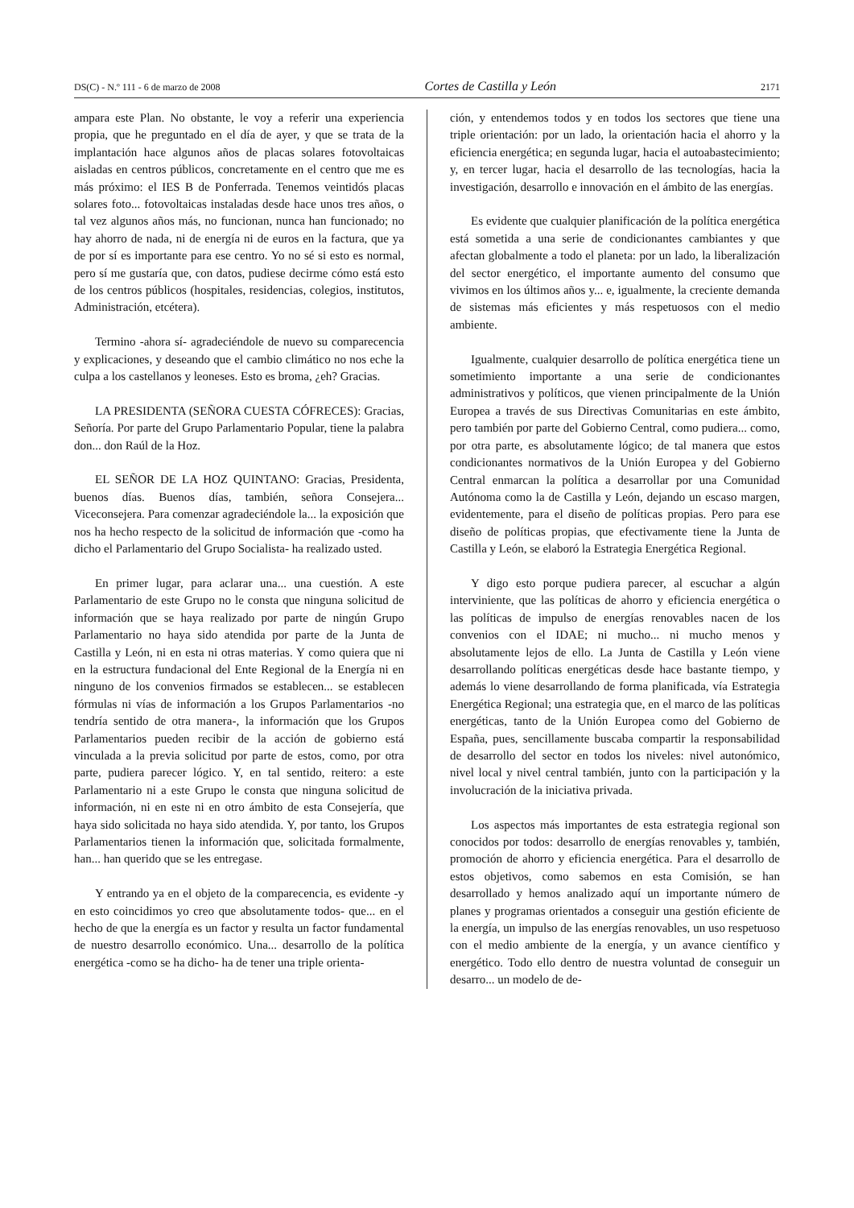DS(C) - N.º 111 - 6 de marzo de 2008 Cortes de Castilla y León 2171
ampara este Plan. No obstante, le voy a referir una experiencia propia, que he preguntado en el día de ayer, y que se trata de la implantación hace algunos años de placas solares fotovoltaicas aisladas en centros públicos, concretamente en el centro que me es más próximo: el IES B de Ponferrada. Tenemos veintidós placas solares foto... fotovoltaicas instaladas desde hace unos tres años, o tal vez algunos años más, no funcionan, nunca han funcionado; no hay ahorro de nada, ni de energía ni de euros en la factura, que ya de por sí es importante para ese centro. Yo no sé si esto es normal, pero sí me gustaría que, con datos, pudiese decirme cómo está esto de los centros públicos (hospitales, residencias, colegios, institutos, Administración, etcétera).
Termino -ahora sí- agradeciéndole de nuevo su comparecencia y explicaciones, y deseando que el cambio climático no nos eche la culpa a los castellanos y leoneses. Esto es broma, ¿eh? Gracias.
LA PRESIDENTA (SEÑORA CUESTA CÓFRECES): Gracias, Señoría. Por parte del Grupo Parlamentario Popular, tiene la palabra don... don Raúl de la Hoz.
EL SEÑOR DE LA HOZ QUINTANO: Gracias, Presidenta, buenos días. Buenos días, también, señora Consejera... Viceconsejera. Para comenzar agradeciéndole la... la exposición que nos ha hecho respecto de la solicitud de información que -como ha dicho el Parlamentario del Grupo Socialista- ha realizado usted.
En primer lugar, para aclarar una... una cuestión. A este Parlamentario de este Grupo no le consta que ninguna solicitud de información que se haya realizado por parte de ningún Grupo Parlamentario no haya sido atendida por parte de la Junta de Castilla y León, ni en esta ni otras materias. Y como quiera que ni en la estructura fundacional del Ente Regional de la Energía ni en ninguno de los convenios firmados se establecen... se establecen fórmulas ni vías de información a los Grupos Parlamentarios -no tendría sentido de otra manera-, la información que los Grupos Parlamentarios pueden recibir de la acción de gobierno está vinculada a la previa solicitud por parte de estos, como, por otra parte, pudiera parecer lógico. Y, en tal sentido, reitero: a este Parlamentario ni a este Grupo le consta que ninguna solicitud de información, ni en este ni en otro ámbito de esta Consejería, que haya sido solicitada no haya sido atendida. Y, por tanto, los Grupos Parlamentarios tienen la información que, solicitada formalmente, han... han querido que se les entregase.
Y entrando ya en el objeto de la comparecencia, es evidente -y en esto coincidimos yo creo que absolutamente todos- que... en el hecho de que la energía es un factor y resulta un factor fundamental de nuestro desarrollo económico. Una... desarrollo de la política energética -como se ha dicho- ha de tener una triple orienta-
ción, y entendemos todos y en todos los sectores que tiene una triple orientación: por un lado, la orientación hacia el ahorro y la eficiencia energética; en segunda lugar, hacia el autoabastecimiento; y, en tercer lugar, hacia el desarrollo de las tecnologías, hacia la investigación, desarrollo e innovación en el ámbito de las energías.
Es evidente que cualquier planificación de la política energética está sometida a una serie de condicionantes cambiantes y que afectan globalmente a todo el planeta: por un lado, la liberalización del sector energético, el importante aumento del consumo que vivimos en los últimos años y... e, igualmente, la creciente demanda de sistemas más eficientes y más respetuosos con el medio ambiente.
Igualmente, cualquier desarrollo de política energética tiene un sometimiento importante a una serie de condicionantes administrativos y políticos, que vienen principalmente de la Unión Europea a través de sus Directivas Comunitarias en este ámbito, pero también por parte del Gobierno Central, como pudiera... como, por otra parte, es absolutamente lógico; de tal manera que estos condicionantes normativos de la Unión Europea y del Gobierno Central enmarcan la política a desarrollar por una Comunidad Autónoma como la de Castilla y León, dejando un escaso margen, evidentemente, para el diseño de políticas propias. Pero para ese diseño de políticas propias, que efectivamente tiene la Junta de Castilla y León, se elaboró la Estrategia Energética Regional.
Y digo esto porque pudiera parecer, al escuchar a algún interviniente, que las políticas de ahorro y eficiencia energética o las políticas de impulso de energías renovables nacen de los convenios con el IDAE; ni mucho... ni mucho menos y absolutamente lejos de ello. La Junta de Castilla y León viene desarrollando políticas energéticas desde hace bastante tiempo, y además lo viene desarrollando de forma planificada, vía Estrategia Energética Regional; una estrategia que, en el marco de las políticas energéticas, tanto de la Unión Europea como del Gobierno de España, pues, sencillamente buscaba compartir la responsabilidad de desarrollo del sector en todos los niveles: nivel autonómico, nivel local y nivel central también, junto con la participación y la involucración de la iniciativa privada.
Los aspectos más importantes de esta estrategia regional son conocidos por todos: desarrollo de energías renovables y, también, promoción de ahorro y eficiencia energética. Para el desarrollo de estos objetivos, como sabemos en esta Comisión, se han desarrollado y hemos analizado aquí un importante número de planes y programas orientados a conseguir una gestión eficiente de la energía, un impulso de las energías renovables, un uso respetuoso con el medio ambiente de la energía, y un avance científico y energético. Todo ello dentro de nuestra voluntad de conseguir un desarro... un modelo de de-